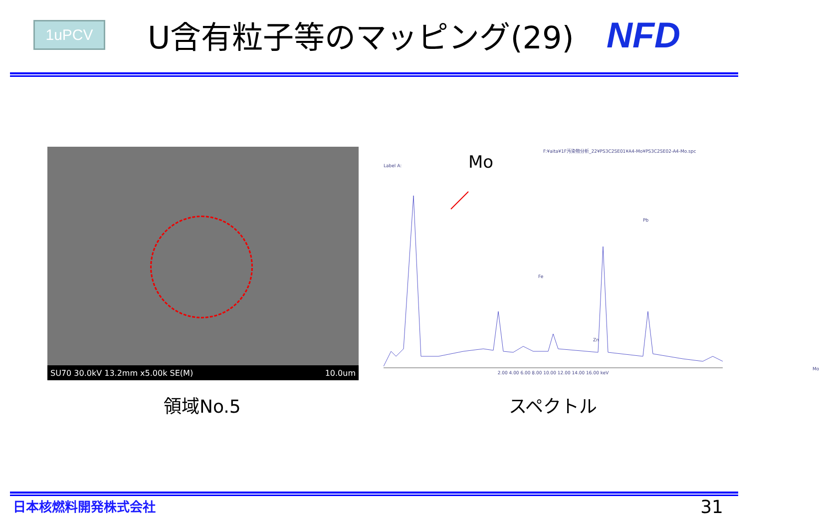1uPCV
U含有粒子等のマッピング(29)
NFD
SU70 30.0kV 13.2mm x5.00k SE(M) 10.0um
F:¥aita¥1F汚染物分析_22¥PS3C2SE01¥A4-Mo¥PS3C2SE02-A4-Mo.spc
Label A:
Mo
Fe
Pb
Zn
Mo
2.00 4.00 6.00 8.00 10.00 12.00 14.00 16.00 keV
領域No.5 スペクトル
日本核燃料開発株式会社 31